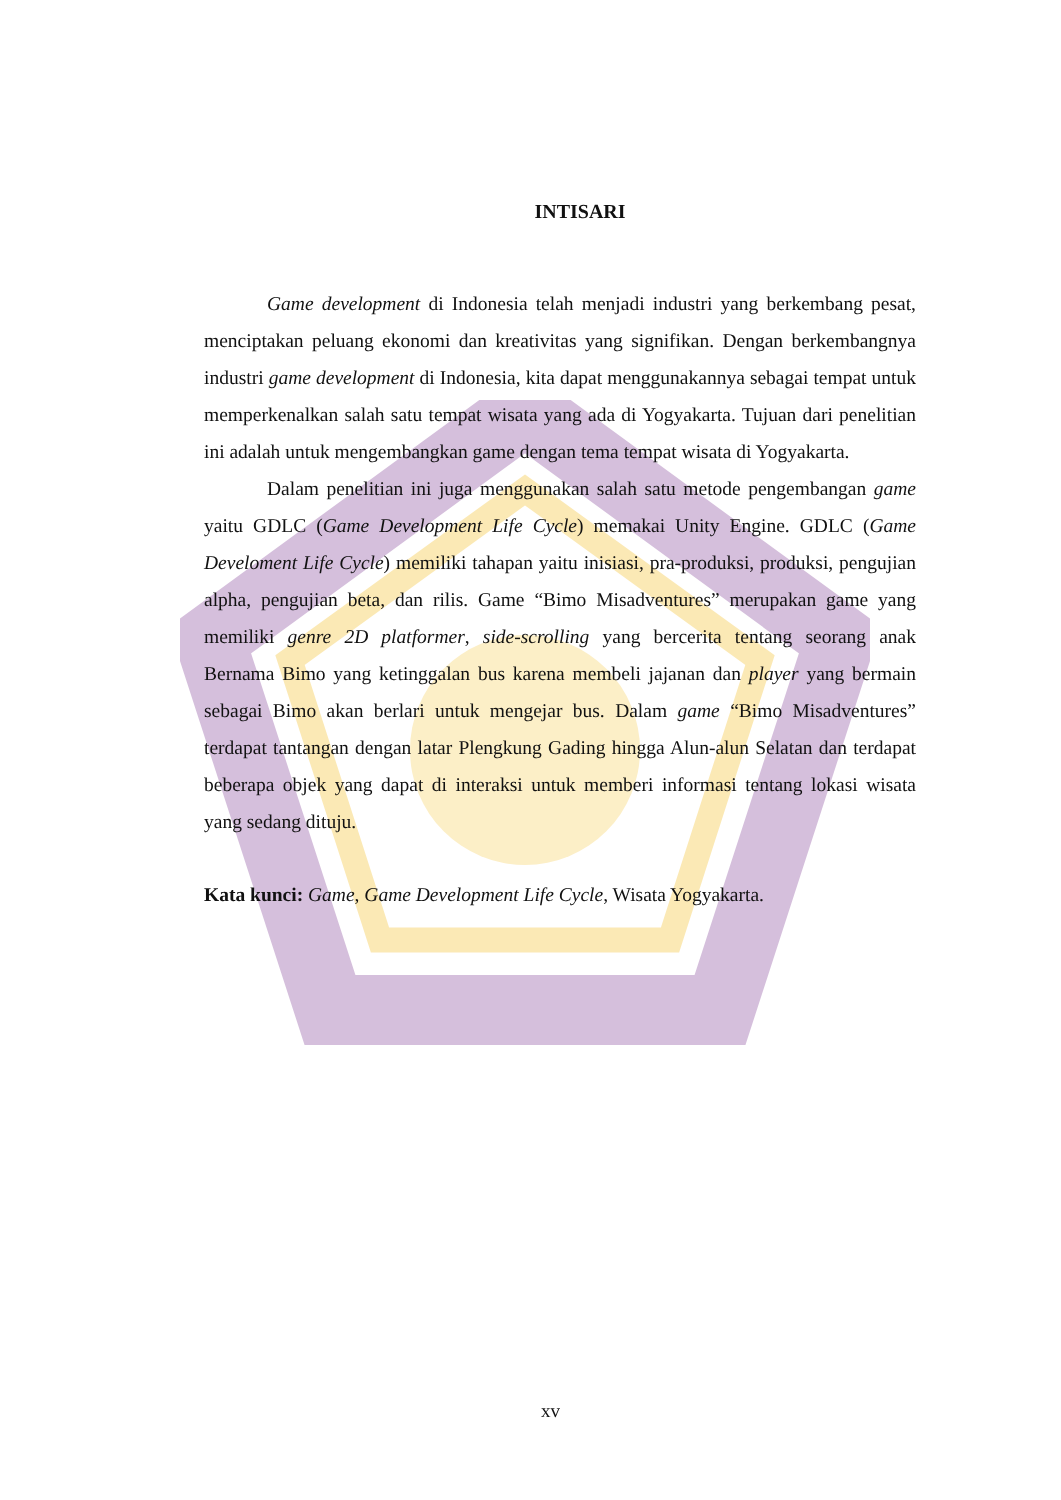INTISARI
Game development di Indonesia telah menjadi industri yang berkembang pesat, menciptakan peluang ekonomi dan kreativitas yang signifikan. Dengan berkembangnya industri game development di Indonesia, kita dapat menggunakannya sebagai tempat untuk memperkenalkan salah satu tempat wisata yang ada di Yogyakarta. Tujuan dari penelitian ini adalah untuk mengembangkan game dengan tema tempat wisata di Yogyakarta.
Dalam penelitian ini juga menggunakan salah satu metode pengembangan game yaitu GDLC (Game Development Life Cycle) memakai Unity Engine. GDLC (Game Develoment Life Cycle) memiliki tahapan yaitu inisiasi, pra-produksi, produksi, pengujian alpha, pengujian beta, dan rilis. Game “Bimo Misadventures” merupakan game yang memiliki genre 2D platformer, side-scrolling yang bercerita tentang seorang anak Bernama Bimo yang ketinggalan bus karena membeli jajanan dan player yang bermain sebagai Bimo akan berlari untuk mengejar bus. Dalam game “Bimo Misadventures” terdapat tantangan dengan latar Plengkung Gading hingga Alun-alun Selatan dan terdapat beberapa objek yang dapat di interaksi untuk memberi informasi tentang lokasi wisata yang sedang dituju.
Kata kunci: Game, Game Development Life Cycle, Wisata Yogyakarta.
xv